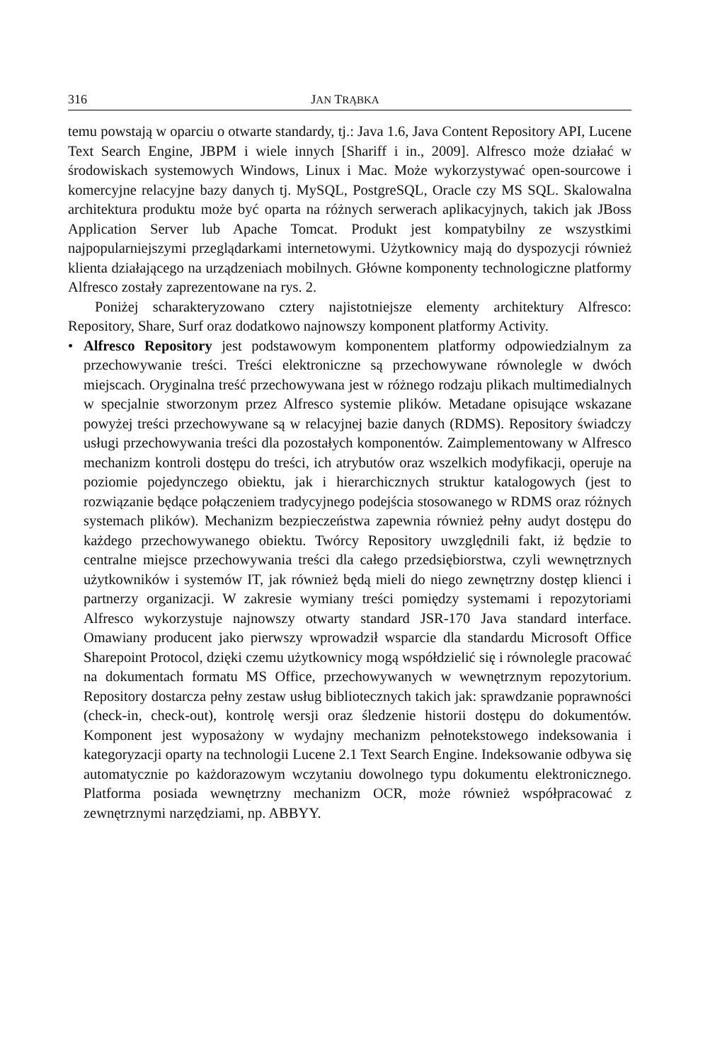316 JAN TRĄBKA
temu powstają w oparciu o otwarte standardy, tj.: Java 1.6, Java Content Repository API, Lucene Text Search Engine, JBPM i wiele innych [Shariff i in., 2009]. Alfresco może działać w środowiskach systemowych Windows, Linux i Mac. Może wykorzystywać open-sourcowe i komercyjne relacyjne bazy danych tj. MySQL, PostgreSQL, Oracle czy MS SQL. Skalowalna architektura produktu może być oparta na różnych serwerach aplikacyjnych, takich jak JBoss Application Server lub Apache Tomcat. Produkt jest kompatybilny ze wszystkimi najpopularniejszymi przeglądarkami internetowymi. Użytkownicy mają do dyspozycji również klienta działającego na urządzeniach mobilnych. Główne komponenty technologiczne platformy Alfresco zostały zaprezentowane na rys. 2.
Poniżej scharakteryzowano cztery najistotniejsze elementy architektury Alfresco: Repository, Share, Surf oraz dodatkowo najnowszy komponent platformy Activity.
• Alfresco Repository jest podstawowym komponentem platformy odpowiedzialnym za przechowywanie treści. Treści elektroniczne są przechowywane równolegle w dwóch miejscach. Oryginalna treść przechowywana jest w różnego rodzaju plikach multimedialnych w specjalnie stworzonym przez Alfresco systemie plików. Metadane opisujące wskazane powyżej treści przechowywane są w relacyjnej bazie danych (RDMS). Repository świadczy usługi przechowywania treści dla pozostałych komponentów. Zaimplementowany w Alfresco mechanizm kontroli dostępu do treści, ich atrybutów oraz wszelkich modyfikacji, operuje na poziomie pojedynczego obiektu, jak i hierarchicznych struktur katalogowych (jest to rozwiązanie będące połączeniem tradycyjnego podejścia stosowanego w RDMS oraz różnych systemach plików). Mechanizm bezpieczeństwa zapewnia również pełny audyt dostępu do każdego przechowywanego obiektu. Twórcy Repository uwzględnili fakt, iż będzie to centralne miejsce przechowywania treści dla całego przedsiębiorstwa, czyli wewnętrznych użytkowników i systemów IT, jak również będą mieli do niego zewnętrzny dostęp klienci i partnerzy organizacji. W zakresie wymiany treści pomiędzy systemami i repozytoriami Alfresco wykorzystuje najnowszy otwarty standard JSR-170 Java standard interface. Omawiany producent jako pierwszy wprowadził wsparcie dla standardu Microsoft Office Sharepoint Protocol, dzięki czemu użytkownicy mogą współdzielić się i równolegle pracować na dokumentach formatu MS Office, przechowywanych w wewnętrznym repozytorium. Repository dostarcza pełny zestaw usług bibliotecznych takich jak: sprawdzanie poprawności (check-in, check-out), kontrolę wersji oraz śledzenie historii dostępu do dokumentów. Komponent jest wyposażony w wydajny mechanizm pełnotekstowego indeksowania i kategoryzacji oparty na technologii Lucene 2.1 Text Search Engine. Indeksowanie odbywa się automatycznie po każdorazowym wczytaniu dowolnego typu dokumentu elektronicznego. Platforma posiada wewnętrzny mechanizm OCR, może również współpracować z zewnętrznymi narzędziami, np. ABBYY.